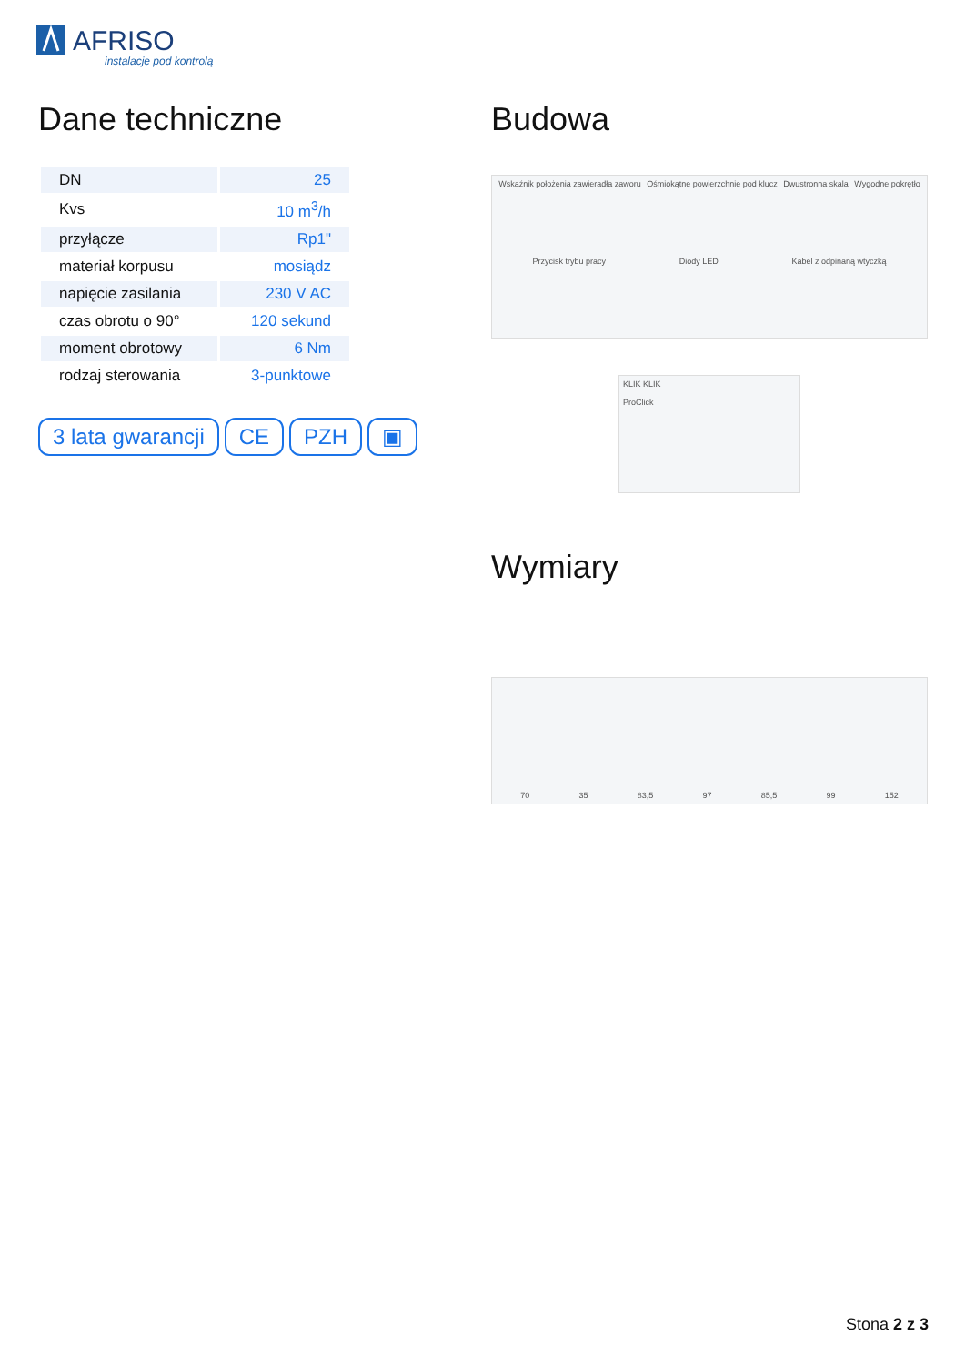AFRISO
instalacje pod kontrolą
Dane techniczne
| DN | 25 |
| Kvs | 10 m<sup>3</sup>/h |
| przyłącze | Rp1" |
| materiał korpusu | mosiądz |
| napięcie zasilania | 230 V AC |
| czas obrotu o 90° | 120 sekund |
| moment obrotowy | 6 Nm |
| rodzaj sterowania | 3-punktowe |
3 lata gwarancji CE PZH ▣
Budowa
Wskaźnik położenia zawieradła zaworu Ośmiokątne powierzchnie pod klucz Dwustronna skala Wygodne pokrętło Przycisk trybu pracy Diody LED Kabel z odpinaną wtyczką
KLIK KLIK
ProClick
Wymiary
70 35 83,5 97 85,5 99 152
Stona 2 z 3